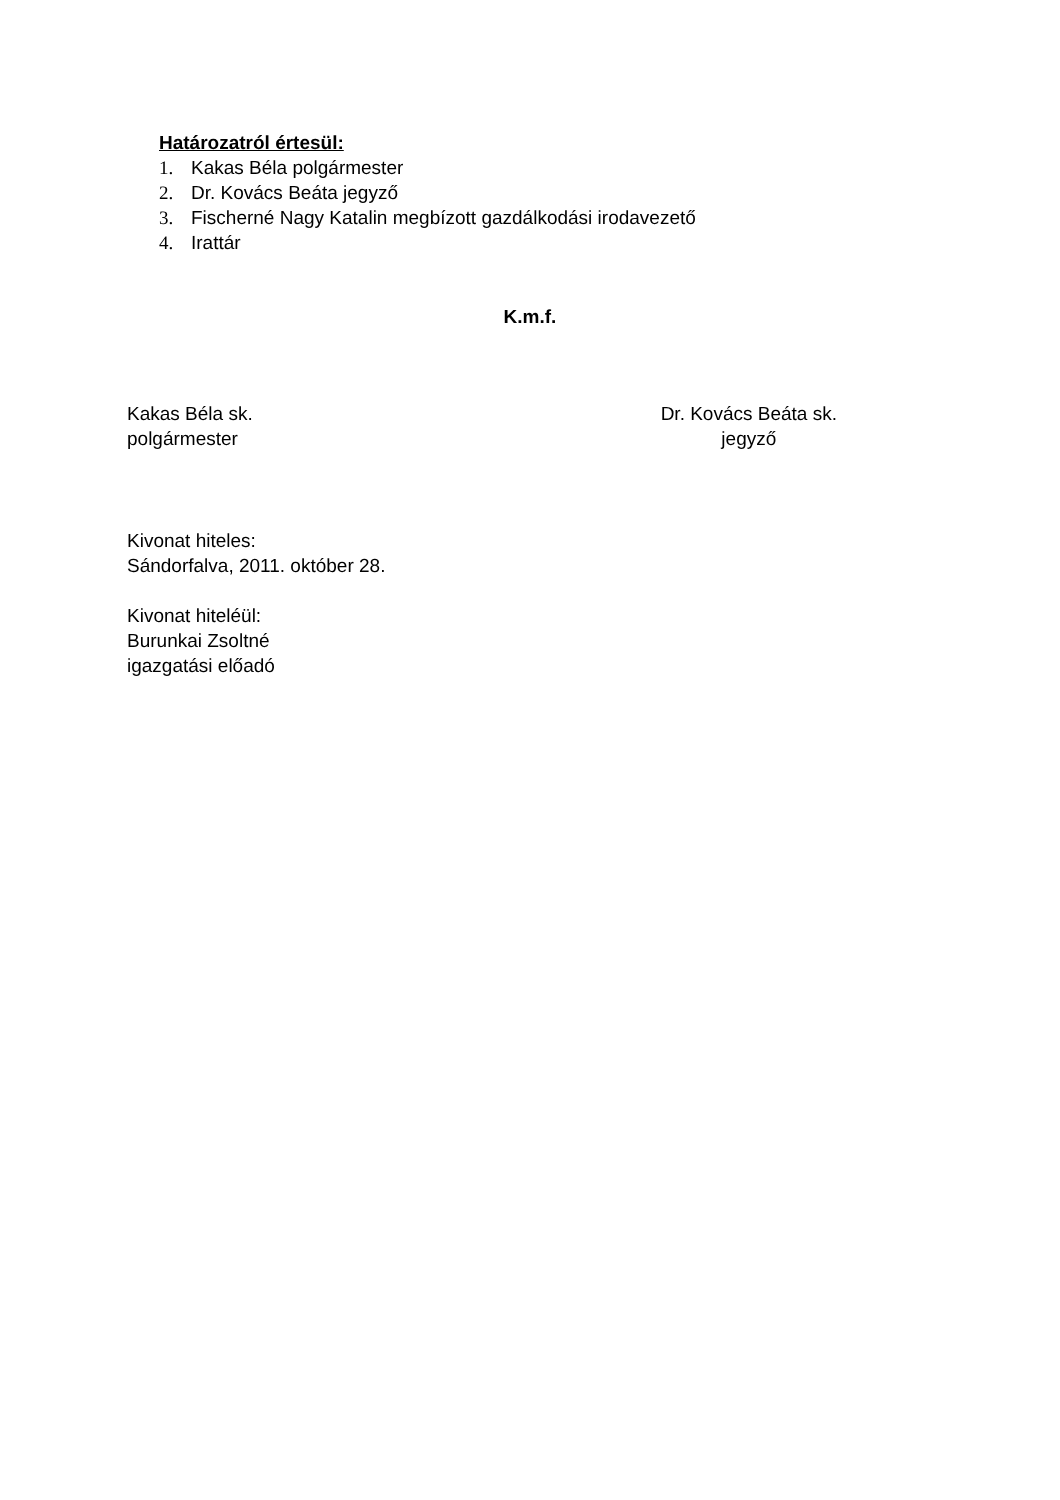Határozatról értesül:
1. Kakas Béla polgármester
2. Dr. Kovács Beáta jegyző
3. Fischerné Nagy Katalin megbízott gazdálkodási irodavezető
4. Irattár
K.m.f.
Kakas Béla sk.
polgármester
Dr. Kovács Beáta sk.
jegyző
Kivonat hiteles:
Sándorfalva, 2011. október 28.
Kivonat hiteléül:
Burunkai Zsoltné
igazgatási előadó